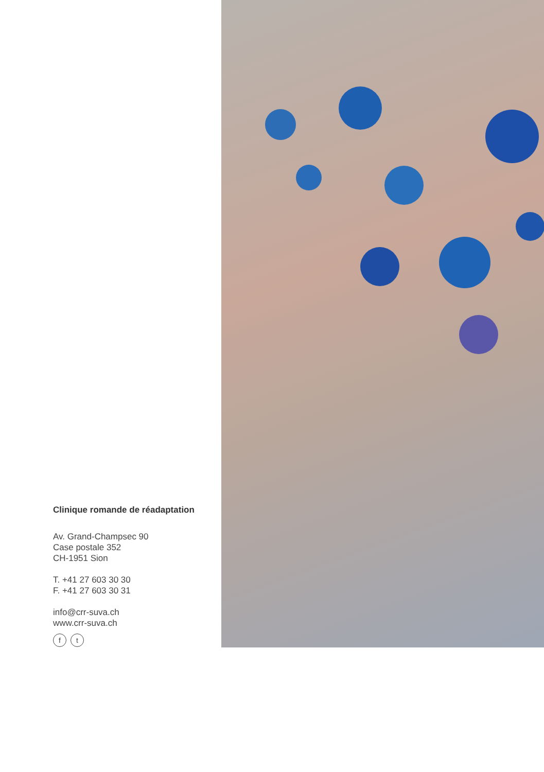Clinique romande de réadaptation
Av. Grand-Champsec 90
Case postale 352
CH-1951 Sion
T. +41 27 603 30 30
F. +41 27 603 30 31
info@crr-suva.ch
www.crr-suva.ch
ft